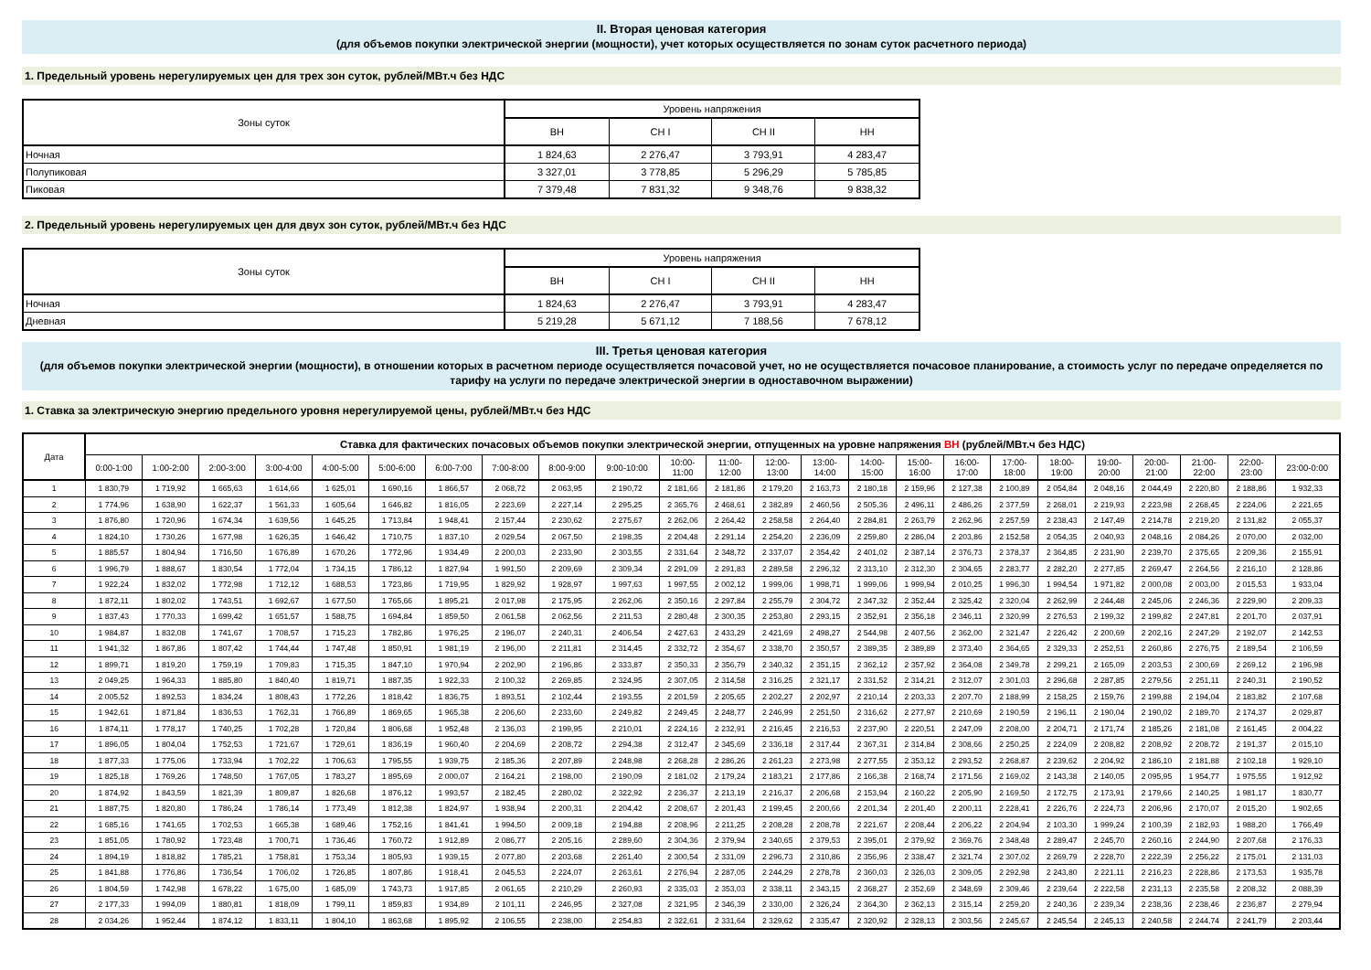II. Вторая ценовая категория
(для объемов покупки электрической энергии (мощности), учет которых осуществляется по зонам суток расчетного периода)
1. Предельный уровень нерегулируемых цен для трех зон суток, рублей/МВт.ч без НДС
| Зоны суток | Уровень напряжения | | | |
| --- | --- | --- | --- | --- |
| | ВН | СН I | СН II | НН |
| Ночная | 1 824,63 | 2 276,47 | 3 793,91 | 4 283,47 |
| Полупиковая | 3 327,01 | 3 778,85 | 5 296,29 | 5 785,85 |
| Пиковая | 7 379,48 | 7 831,32 | 9 348,76 | 9 838,32 |
2. Предельный уровень нерегулируемых цен для двух зон суток, рублей/МВт.ч без НДС
| Зоны суток | Уровень напряжения | | | |
| --- | --- | --- | --- | --- |
| | ВН | СН I | СН II | НН |
| Ночная | 1 824,63 | 2 276,47 | 3 793,91 | 4 283,47 |
| Дневная | 5 219,28 | 5 671,12 | 7 188,56 | 7 678,12 |
III. Третья ценовая категория
(для объемов покупки электрической энергии (мощности), в отношении которых в расчетном периоде осуществляется почасовой учет, но не осуществляется почасовое планирование, а стоимость услуг по передаче определяется по тарифу на услуги по передаче электрической энергии в одноставочном выражении)
1. Ставка за электрическую энергию предельного уровня нерегулируемой цены, рублей/МВт.ч без НДС
| Дата | Ставка для фактических почасовых объемов покупки электрической энергии, отпущенных на уровне напряжения ВН (рублей/МВт.ч без НДС) | | | | | | | | | | | | | | | | | | | | | | | |
| --- | --- | --- | --- | --- | --- | --- | --- | --- | --- | --- | --- | --- | --- | --- | --- | --- | --- | --- | --- | --- | --- | --- | --- | --- |
| | 0:00-1:00 | 1:00-2:00 | 2:00-3:00 | 3:00-4:00 | 4:00-5:00 | 5:00-6:00 | 6:00-7:00 | 7:00-8:00 | 8:00-9:00 | 9:00-10:00 | 10:00- 11:00 | 11:00- 12:00 | 12:00- 13:00 | 13:00- 14:00 | 14:00- 15:00 | 15:00- 16:00 | 16:00- 17:00 | 17:00- 18:00 | 18:00- 19:00 | 19:00- 20:00 | 20:00- 21:00 | 21:00- 22:00 | 22:00- 23:00 | 23:00-0:00 |
| 1 | 1 830,79 | 1 719,92 | 1 665,63 | 1 614,66 | 1 625,01 | 1 690,16 | 1 866,57 | 2 068,72 | 2 063,95 | 2 190,72 | 2 181,66 | 2 181,86 | 2 179,20 | 2 163,73 | 2 180,18 | 2 159,96 | 2 127,38 | 2 100,89 | 2 054,84 | 2 048,16 | 2 044,49 | 2 220,80 | 2 188,86 | 1 932,33 |
| 2 | 1 774,96 | 1 638,90 | 1 622,37 | 1 561,33 | 1 605,64 | 1 646,82 | 1 816,05 | 2 223,69 | 2 227,14 | 2 295,25 | 2 365,76 | 2 468,61 | 2 382,89 | 2 460,56 | 2 505,36 | 2 496,11 | 2 486,26 | 2 377,59 | 2 268,01 | 2 219,93 | 2 223,98 | 2 268,45 | 2 224,06 | 2 221,65 |
| 3 | 1 876,80 | 1 720,96 | 1 674,34 | 1 639,56 | 1 645,25 | 1 713,84 | 1 948,41 | 2 157,44 | 2 230,62 | 2 275,67 | 2 262,06 | 2 264,42 | 2 258,58 | 2 264,40 | 2 284,81 | 2 263,79 | 2 262,96 | 2 257,59 | 2 238,43 | 2 147,49 | 2 214,78 | 2 219,20 | 2 131,82 | 2 055,37 |
| 4 | 1 824,10 | 1 730,26 | 1 677,98 | 1 626,35 | 1 646,42 | 1 710,75 | 1 837,10 | 2 029,54 | 2 067,50 | 2 198,35 | 2 204,48 | 2 291,14 | 2 254,20 | 2 236,09 | 2 259,80 | 2 286,04 | 2 203,86 | 2 152,58 | 2 054,35 | 2 040,93 | 2 048,16 | 2 084,26 | 2 070,00 | 2 032,00 |
| 5 | 1 885,57 | 1 804,94 | 1 716,50 | 1 676,89 | 1 670,26 | 1 772,96 | 1 934,49 | 2 200,03 | 2 233,90 | 2 303,55 | 2 331,64 | 2 348,72 | 2 337,07 | 2 354,42 | 2 401,02 | 2 387,14 | 2 376,73 | 2 378,37 | 2 364,85 | 2 231,90 | 2 239,70 | 2 375,65 | 2 209,36 | 2 155,91 |
| 6 | 1 996,79 | 1 888,67 | 1 830,54 | 1 772,04 | 1 734,15 | 1 786,12 | 1 827,94 | 1 991,50 | 2 209,69 | 2 309,34 | 2 291,09 | 2 291,83 | 2 289,58 | 2 296,32 | 2 313,10 | 2 312,30 | 2 304,65 | 2 283,77 | 2 282,20 | 2 277,85 | 2 269,47 | 2 264,56 | 2 216,10 | 2 128,86 |
| 7 | 1 922,24 | 1 832,02 | 1 772,98 | 1 712,12 | 1 688,53 | 1 723,86 | 1 719,95 | 1 829,92 | 1 928,97 | 1 997,63 | 1 997,55 | 2 002,12 | 1 999,06 | 1 998,71 | 1 999,06 | 1 999,94 | 2 010,25 | 1 996,30 | 1 994,54 | 1 971,82 | 2 000,08 | 2 003,00 | 2 015,53 | 1 933,04 |
| 8 | 1 872,11 | 1 802,02 | 1 743,51 | 1 692,67 | 1 677,50 | 1 765,66 | 1 895,21 | 2 017,98 | 2 175,95 | 2 262,06 | 2 350,16 | 2 297,84 | 2 255,79 | 2 304,72 | 2 347,32 | 2 352,44 | 2 325,42 | 2 320,04 | 2 262,99 | 2 244,48 | 2 245,06 | 2 246,36 | 2 229,90 | 2 209,33 |
| 9 | 1 837,43 | 1 770,33 | 1 699,42 | 1 651,57 | 1 588,75 | 1 694,84 | 1 859,50 | 2 061,58 | 2 062,56 | 2 211,53 | 2 280,48 | 2 300,35 | 2 253,80 | 2 293,15 | 2 352,91 | 2 356,18 | 2 346,11 | 2 320,99 | 2 276,53 | 2 199,32 | 2 199,82 | 2 247,81 | 2 201,70 | 2 037,91 |
| 10 | 1 984,87 | 1 832,08 | 1 741,67 | 1 708,57 | 1 715,23 | 1 782,86 | 1 976,25 | 2 196,07 | 2 240,31 | 2 406,54 | 2 427,63 | 2 433,29 | 2 421,69 | 2 498,27 | 2 544,98 | 2 407,56 | 2 362,00 | 2 321,47 | 2 226,42 | 2 200,69 | 2 202,16 | 2 247,29 | 2 192,07 | 2 142,53 |
| 11 | 1 941,32 | 1 867,86 | 1 807,42 | 1 744,44 | 1 747,48 | 1 850,91 | 1 981,19 | 2 196,00 | 2 211,81 | 2 314,45 | 2 332,72 | 2 354,67 | 2 338,70 | 2 350,57 | 2 389,35 | 2 389,89 | 2 373,40 | 2 364,65 | 2 329,33 | 2 252,51 | 2 260,86 | 2 276,75 | 2 189,54 | 2 106,59 |
| 12 | 1 899,71 | 1 819,20 | 1 759,19 | 1 709,83 | 1 715,35 | 1 847,10 | 1 970,94 | 2 202,90 | 2 196,86 | 2 333,87 | 2 350,33 | 2 356,79 | 2 340,32 | 2 351,15 | 2 362,12 | 2 357,92 | 2 364,08 | 2 349,78 | 2 299,21 | 2 165,09 | 2 203,53 | 2 300,69 | 2 269,12 | 2 196,98 |
| 13 | 2 049,25 | 1 964,33 | 1 885,80 | 1 840,40 | 1 819,71 | 1 887,35 | 1 922,33 | 2 100,32 | 2 269,85 | 2 324,95 | 2 307,05 | 2 314,58 | 2 316,25 | 2 321,17 | 2 331,52 | 2 314,21 | 2 312,07 | 2 301,03 | 2 296,68 | 2 287,85 | 2 279,56 | 2 251,11 | 2 240,31 | 2 190,52 |
| 14 | 2 005,52 | 1 892,53 | 1 834,24 | 1 808,43 | 1 772,26 | 1 818,42 | 1 836,75 | 1 893,51 | 2 102,44 | 2 193,55 | 2 201,59 | 2 205,65 | 2 202,27 | 2 202,97 | 2 210,14 | 2 203,33 | 2 207,70 | 2 188,99 | 2 158,25 | 2 159,76 | 2 199,88 | 2 194,04 | 2 183,82 | 2 107,68 |
| 15 | 1 942,61 | 1 871,84 | 1 836,53 | 1 762,31 | 1 766,89 | 1 869,65 | 1 965,38 | 2 206,60 | 2 233,60 | 2 249,82 | 2 249,45 | 2 248,77 | 2 246,99 | 2 251,50 | 2 316,62 | 2 277,97 | 2 210,69 | 2 190,59 | 2 196,11 | 2 190,04 | 2 190,02 | 2 189,70 | 2 174,37 | 2 029,87 |
| 16 | 1 874,11 | 1 778,17 | 1 740,25 | 1 702,28 | 1 720,84 | 1 806,68 | 1 952,48 | 2 136,03 | 2 199,95 | 2 210,01 | 2 224,16 | 2 232,91 | 2 216,45 | 2 216,53 | 2 237,90 | 2 220,51 | 2 247,09 | 2 208,00 | 2 204,71 | 2 171,74 | 2 185,26 | 2 181,08 | 2 161,45 | 2 004,22 |
| 17 | 1 896,05 | 1 804,04 | 1 752,53 | 1 721,67 | 1 729,61 | 1 836,19 | 1 960,40 | 2 204,69 | 2 208,72 | 2 294,38 | 2 312,47 | 2 345,69 | 2 336,18 | 2 317,44 | 2 367,31 | 2 314,84 | 2 308,66 | 2 250,25 | 2 224,09 | 2 208,82 | 2 208,92 | 2 208,72 | 2 191,37 | 2 015,10 |
| 18 | 1 877,33 | 1 775,06 | 1 733,94 | 1 702,22 | 1 706,63 | 1 795,55 | 1 939,75 | 2 185,36 | 2 207,89 | 2 248,98 | 2 268,28 | 2 286,26 | 2 261,23 | 2 273,98 | 2 277,55 | 2 353,12 | 2 293,52 | 2 268,87 | 2 239,62 | 2 204,92 | 2 186,10 | 2 181,88 | 2 102,18 | 1 929,10 |
| 19 | 1 825,18 | 1 769,26 | 1 748,50 | 1 767,05 | 1 783,27 | 1 895,69 | 2 000,07 | 2 164,21 | 2 198,00 | 2 190,09 | 2 181,02 | 2 179,24 | 2 183,21 | 2 177,86 | 2 166,38 | 2 168,74 | 2 171,56 | 2 169,02 | 2 143,38 | 2 140,05 | 2 095,95 | 1 954,77 | 1 975,55 | 1 912,92 |
| 20 | 1 874,92 | 1 843,59 | 1 821,39 | 1 809,87 | 1 826,68 | 1 876,12 | 1 993,57 | 2 182,45 | 2 280,02 | 2 322,92 | 2 236,37 | 2 213,19 | 2 216,37 | 2 206,68 | 2 153,94 | 2 160,22 | 2 205,90 | 2 169,50 | 2 172,75 | 2 173,91 | 2 179,66 | 2 140,25 | 1 981,17 | 1 830,77 |
| 21 | 1 887,75 | 1 820,80 | 1 786,24 | 1 786,14 | 1 773,49 | 1 812,38 | 1 824,97 | 1 938,94 | 2 200,31 | 2 204,42 | 2 208,67 | 2 201,43 | 2 199,45 | 2 200,66 | 2 201,34 | 2 201,40 | 2 200,11 | 2 228,41 | 2 226,76 | 2 224,73 | 2 206,96 | 2 170,07 | 2 015,20 | 1 902,65 |
| 22 | 1 685,16 | 1 741,65 | 1 702,53 | 1 665,38 | 1 689,46 | 1 752,16 | 1 841,41 | 1 994,50 | 2 009,18 | 2 194,88 | 2 208,96 | 2 211,25 | 2 208,28 | 2 208,78 | 2 221,67 | 2 208,44 | 2 206,22 | 2 204,94 | 2 103,30 | 1 999,24 | 2 100,39 | 2 182,93 | 1 988,20 | 1 766,49 |
| 23 | 1 851,05 | 1 780,92 | 1 723,48 | 1 700,71 | 1 736,46 | 1 760,72 | 1 912,89 | 2 086,77 | 2 205,16 | 2 289,60 | 2 304,36 | 2 379,94 | 2 340,65 | 2 379,53 | 2 395,01 | 2 379,92 | 2 369,76 | 2 348,48 | 2 289,47 | 2 245,70 | 2 260,16 | 2 244,90 | 2 207,68 | 2 176,33 |
| 24 | 1 894,19 | 1 818,82 | 1 785,21 | 1 758,81 | 1 753,34 | 1 805,93 | 1 939,15 | 2 077,80 | 2 203,68 | 2 261,40 | 2 300,54 | 2 331,09 | 2 296,73 | 2 310,86 | 2 356,96 | 2 338,47 | 2 321,74 | 2 307,02 | 2 269,79 | 2 228,70 | 2 222,39 | 2 256,22 | 2 175,01 | 2 131,03 |
| 25 | 1 841,88 | 1 776,86 | 1 736,54 | 1 706,02 | 1 726,85 | 1 807,86 | 1 918,41 | 2 045,53 | 2 224,07 | 2 263,61 | 2 276,94 | 2 287,05 | 2 244,29 | 2 278,78 | 2 360,03 | 2 326,03 | 2 309,05 | 2 292,98 | 2 243,80 | 2 221,11 | 2 216,23 | 2 228,86 | 2 173,53 | 1 935,78 |
| 26 | 1 804,59 | 1 742,98 | 1 678,22 | 1 675,00 | 1 685,09 | 1 743,73 | 1 917,85 | 2 061,65 | 2 210,29 | 2 260,93 | 2 335,03 | 2 353,03 | 2 338,11 | 2 343,15 | 2 368,27 | 2 352,69 | 2 348,69 | 2 309,46 | 2 239,64 | 2 222,58 | 2 231,13 | 2 235,58 | 2 208,32 | 2 088,39 |
| 27 | 2 177,33 | 1 994,09 | 1 880,81 | 1 818,09 | 1 799,11 | 1 859,83 | 1 934,89 | 2 101,11 | 2 246,95 | 2 327,08 | 2 321,95 | 2 346,39 | 2 330,00 | 2 326,24 | 2 364,30 | 2 362,13 | 2 315,14 | 2 259,20 | 2 240,36 | 2 239,34 | 2 238,36 | 2 238,46 | 2 236,87 | 2 279,94 |
| 28 | 2 034,26 | 1 952,44 | 1 874,12 | 1 833,11 | 1 804,10 | 1 863,68 | 1 895,92 | 2 106,55 | 2 238,00 | 2 254,83 | 2 322,61 | 2 331,64 | 2 329,62 | 2 335,47 | 2 320,92 | 2 328,13 | 2 303,56 | 2 245,67 | 2 245,54 | 2 245,13 | 2 240,58 | 2 244,74 | 2 241,79 | 2 203,44 |